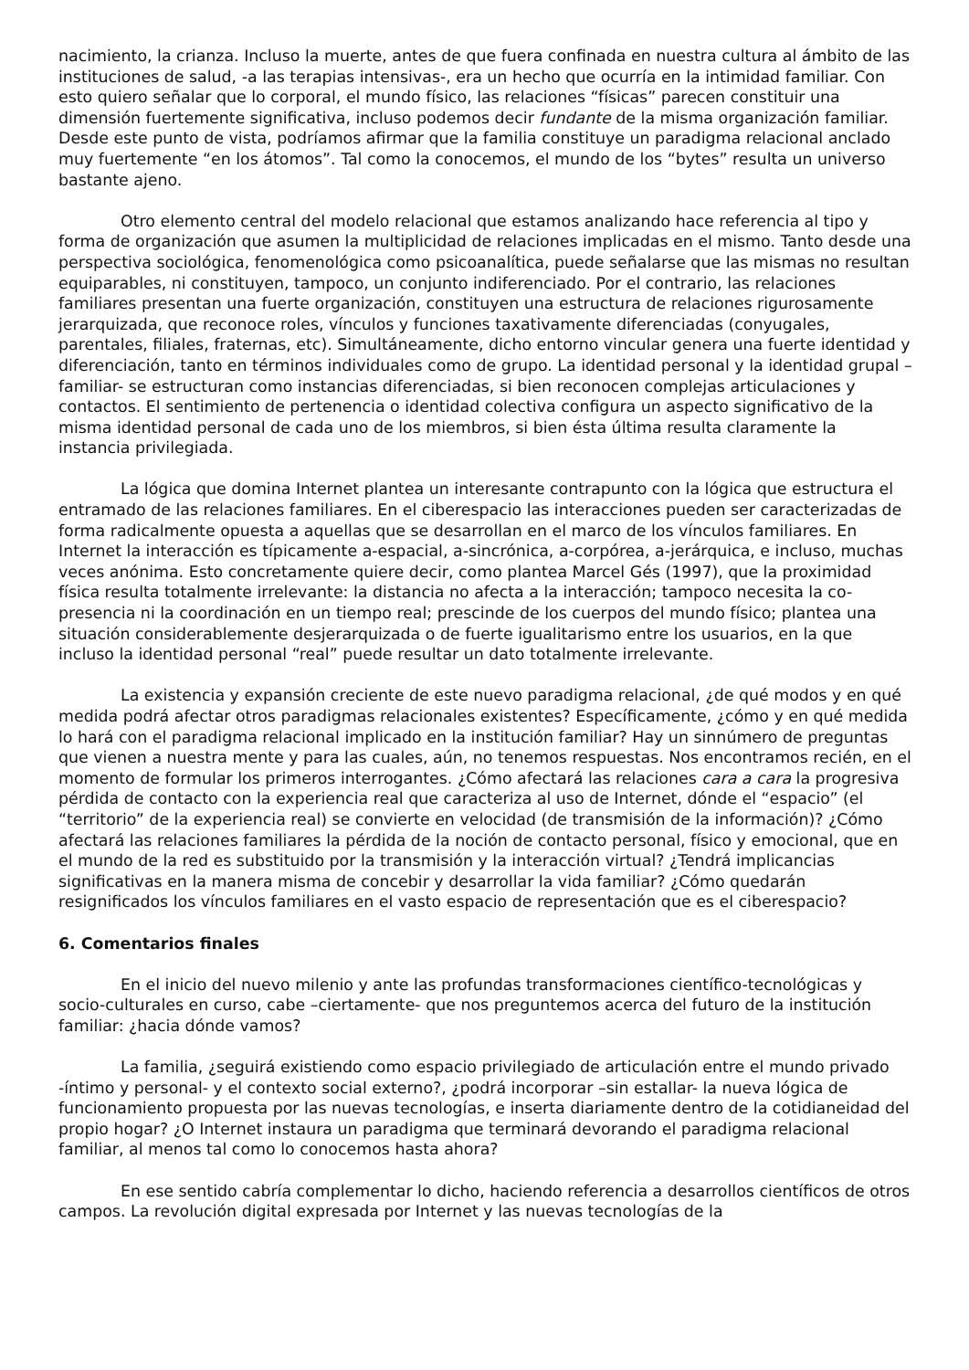nacimiento, la crianza. Incluso la muerte, antes de que fuera confinada en nuestra cultura al ámbito de las instituciones de salud, -a las terapias intensivas-, era un hecho que ocurría en la intimidad familiar. Con esto quiero señalar que lo corporal, el mundo físico, las relaciones “físicas” parecen constituir una dimensión fuertemente significativa, incluso podemos decir fundante de la misma organización familiar. Desde este punto de vista, podríamos afirmar que la familia constituye un paradigma relacional anclado muy fuertemente “en los átomos”. Tal como la conocemos, el mundo de los “bytes” resulta un universo bastante ajeno.
Otro elemento central del modelo relacional que estamos analizando hace referencia al tipo y forma de organización que asumen la multiplicidad de relaciones implicadas en el mismo. Tanto desde una perspectiva sociológica, fenomenológica como psicoanalítica, puede señalarse que las mismas no resultan equiparables, ni constituyen, tampoco, un conjunto indiferenciado. Por el contrario, las relaciones familiares presentan una fuerte organización, constituyen una estructura de relaciones rigurosamente jerarquizada, que reconoce roles, vínculos y funciones taxativamente diferenciadas (conyugales, parentales, filiales, fraternas, etc). Simultáneamente, dicho entorno vincular genera una fuerte identidad y diferenciación, tanto en términos individuales como de grupo. La identidad personal y la identidad grupal –familiar- se estructuran como instancias diferenciadas, si bien reconocen complejas articulaciones y contactos. El sentimiento de pertenencia o identidad colectiva configura un aspecto significativo de la misma identidad personal de cada uno de los miembros, si bien ésta última resulta claramente la instancia privilegiada.
La lógica que domina Internet plantea un interesante contrapunto con la lógica que estructura el entramado de las relaciones familiares. En el ciberespacio las interacciones pueden ser caracterizadas de forma radicalmente opuesta a aquellas que se desarrollan en el marco de los vínculos familiares. En Internet la interacción es típicamente a-espacial, a-sincrónica, a-corpórea, a-jerárquica, e incluso, muchas veces anónima. Esto concretamente quiere decir, como plantea Marcel Gés (1997), que la proximidad física resulta totalmente irrelevante: la distancia no afecta a la interacción; tampoco necesita la co-presencia ni la coordinación en un tiempo real; prescinde de los cuerpos del mundo físico; plantea una situación considerablemente desjerarquizada o de fuerte igualitarismo entre los usuarios, en la que incluso la identidad personal “real” puede resultar un dato totalmente irrelevante.
La existencia y expansión creciente de este nuevo paradigma relacional, ¿de qué modos y en qué medida podrá afectar otros paradigmas relacionales existentes? Específicamente, ¿cómo y en qué medida lo hará con el paradigma relacional implicado en la institución familiar? Hay un sinnúmero de preguntas que vienen a nuestra mente y para las cuales, aún, no tenemos respuestas. Nos encontramos recién, en el momento de formular los primeros interrogantes. ¿Cómo afectará las relaciones cara a cara la progresiva pérdida de contacto con la experiencia real que caracteriza al uso de Internet, dónde el “espacio” (el “territorio” de la experiencia real) se convierte en velocidad (de transmisión de la información)? ¿Cómo afectará las relaciones familiares la pérdida de la noción de contacto personal, físico y emocional, que en el mundo de la red es substituido por la transmisión y la interacción virtual? ¿Tendrá implicancias significativas en la manera misma de concebir y desarrollar la vida familiar? ¿Cómo quedarán resignificados los vínculos familiares en el vasto espacio de representación que es el ciberespacio?
6. Comentarios finales
En el inicio del nuevo milenio y ante las profundas transformaciones científico-tecnológicas y socio-culturales en curso, cabe –ciertamente- que nos preguntemos acerca del futuro de la institución familiar: ¿hacia dónde vamos?
La familia, ¿seguirá existiendo como espacio privilegiado de articulación entre el mundo privado -íntimo y personal- y el contexto social externo?, ¿podrá incorporar –sin estallar- la nueva lógica de funcionamiento propuesta por las nuevas tecnologías, e inserta diariamente dentro de la cotidianeidad del propio hogar? ¿O Internet instaura un paradigma que terminará devorando el paradigma relacional familiar, al menos tal como lo conocemos hasta ahora?
En ese sentido cabría complementar lo dicho, haciendo referencia a desarrollos científicos de otros campos. La revolución digital expresada por Internet y las nuevas tecnologías de la